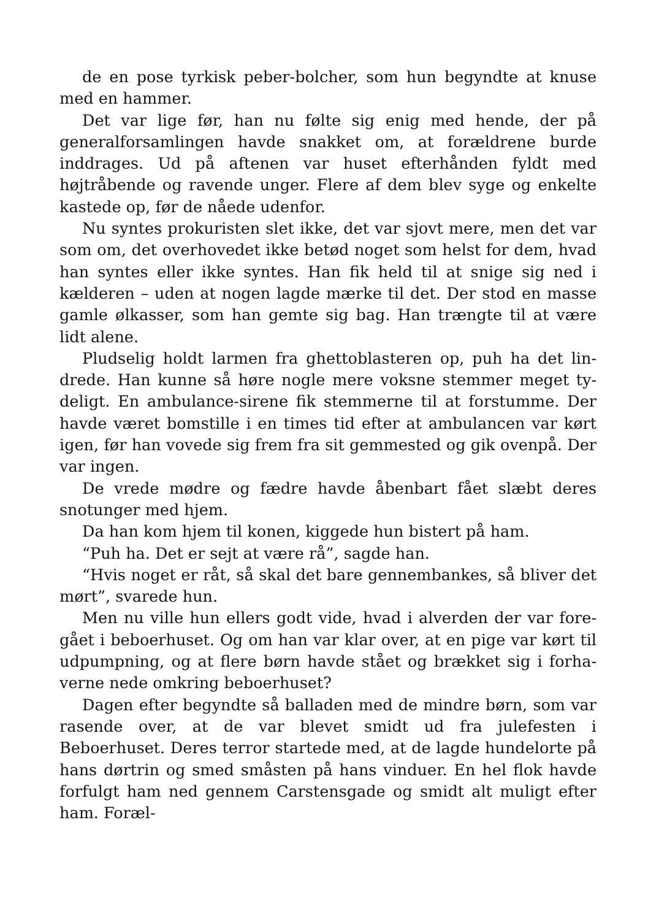de en pose tyrkisk peber-bolcher, som hun begyndte at knuse med en hammer.
Det var lige før, han nu følte sig enig med hende, der på general­forsamlingen havde snakket om, at forældrene burde inddrages. Ud på aftenen var huset efterhånden fyldt med højtråbende og ra­vende unger. Flere af dem blev syge og enkelte kastede op, før de nåede udenfor.
Nu syntes prokuristen slet ikke, det var sjovt mere, men det var som om, det overhovedet ikke betød noget som helst for dem, hvad han syntes eller ikke syntes. Han fik held til at snige sig ned i kælderen – uden at nogen lagde mærke til det. Der stod en masse gamle ølkasser, som han gemte sig bag. Han trængte til at være lidt alene.
Pludselig holdt larmen fra ghettoblasteren op, puh ha det lin­drede. Han kunne så høre nogle mere voksne stemmer meget ty­deligt. En ambulance-sirene fik stemmerne til at forstumme. Der havde været bomstille i en times tid efter at ambulancen var kørt igen, før han vovede sig frem fra sit gemmested og gik ovenpå. Der var ingen.
De vrede mødre og fædre havde åbenbart fået slæbt deres snotunger med hjem.
Da han kom hjem til konen, kiggede hun bistert på ham.
“Puh ha. Det er sejt at være rå”, sagde han.
“Hvis noget er råt, så skal det bare gennembankes, så bliver det mørt”, svarede hun.
Men nu ville hun ellers godt vide, hvad i alverden der var fore­gået i beboerhuset. Og om han var klar over, at en pige var kørt til udpumpning, og at flere børn havde stået og brækket sig i forha­verne nede omkring beboerhuset?
Dagen efter begyndte så balladen med de mindre børn, som var rasende over, at de var blevet smidt ud fra julefesten i Beboerhuset. Deres terror startede med, at de lagde hundelorte på hans dørtrin og smed småsten på hans vinduer. En hel flok havde forfulgt ham ned gennem Carstensgade og smidt alt muligt efter ham. Foræl-